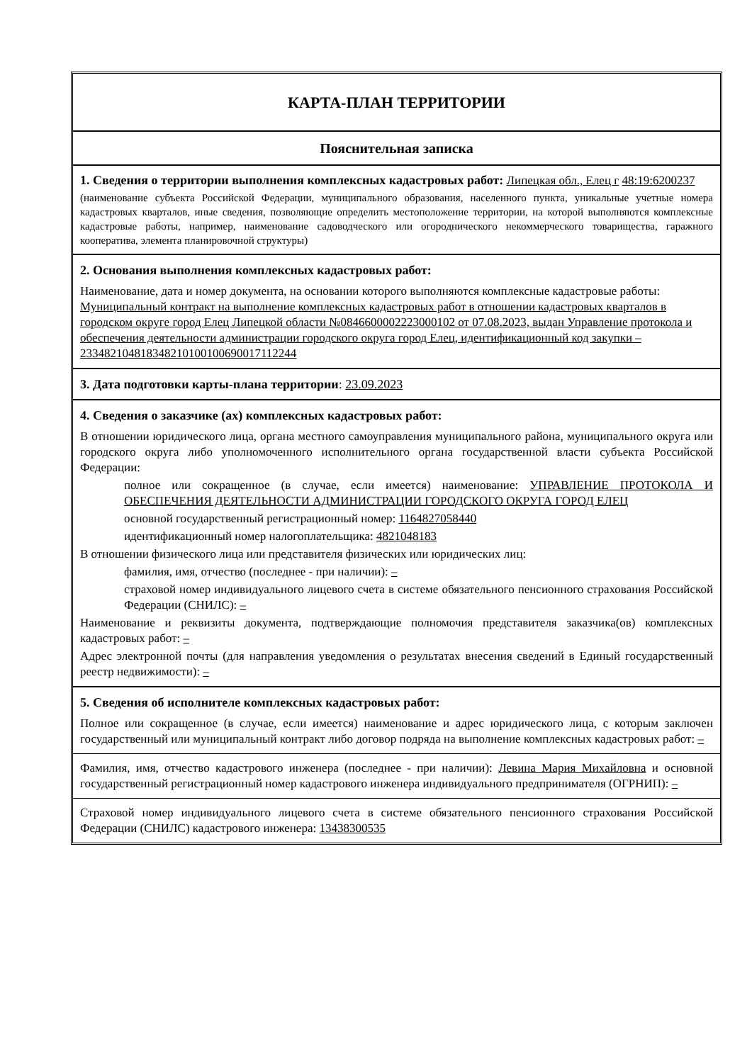КАРТА-ПЛАН ТЕРРИТОРИИ
Пояснительная записка
1. Сведения о территории выполнения комплексных кадастровых работ: Липецкая обл., Елец г 48:19:6200237
(наименование субъекта Российской Федерации, муниципального образования, населенного пункта, уникальные учетные номера кадастровых кварталов, иные сведения, позволяющие определить местоположение территории, на которой выполняются комплексные кадастровые работы, например, наименование садоводческого или огороднического некоммерческого товарищества, гаражного кооператива, элемента планировочной структуры)
2. Основания выполнения комплексных кадастровых работ:
Наименование, дата и номер документа, на основании которого выполняются комплексные кадастровые работы: Муниципальный контракт на выполнение комплексных кадастровых работ в отношении кадастровых кварталов в городском округе город Елец Липецкой области №0846600002223000102 от 07.08.2023, выдан Управление протокола и обеспечения деятельности администрации городского округа город Елец, идентификационный код закупки – 233482104818348210100100690017112244
3. Дата подготовки карты-плана территории: 23.09.2023
4. Сведения о заказчике (ах) комплексных кадастровых работ:
В отношении юридического лица, органа местного самоуправления муниципального района, муниципального округа или городского округа либо уполномоченного исполнительного органа государственной власти субъекта Российской Федерации:
полное или сокращенное (в случае, если имеется) наименование: УПРАВЛЕНИЕ ПРОТОКОЛА И ОБЕСПЕЧЕНИЯ ДЕЯТЕЛЬНОСТИ АДМИНИСТРАЦИИ ГОРОДСКОГО ОКРУГА ГОРОД ЕЛЕЦ
основной государственный регистрационный номер: 1164827058440
идентификационный номер налогоплательщика: 4821048183
В отношении физического лица или представителя физических или юридических лиц:
фамилия, имя, отчество (последнее - при наличии): –
страховой номер индивидуального лицевого счета в системе обязательного пенсионного страхования Российской Федерации (СНИЛС): –
Наименование и реквизиты документа, подтверждающие полномочия представителя заказчика(ов) комплексных кадастровых работ: –
Адрес электронной почты (для направления уведомления о результатах внесения сведений в Единый государственный реестр недвижимости): –
5. Сведения об исполнителе комплексных кадастровых работ:
Полное или сокращенное (в случае, если имеется) наименование и адрес юридического лица, с которым заключен государственный или муниципальный контракт либо договор подряда на выполнение комплексных кадастровых работ: –
Фамилия, имя, отчество кадастрового инженера (последнее - при наличии): Левина Мария Михайловна и основной государственный регистрационный номер кадастрового инженера индивидуального предпринимателя (ОГРНИП): –
Страховой номер индивидуального лицевого счета в системе обязательного пенсионного страхования Российской Федерации (СНИЛС) кадастрового инженера: 13438300535